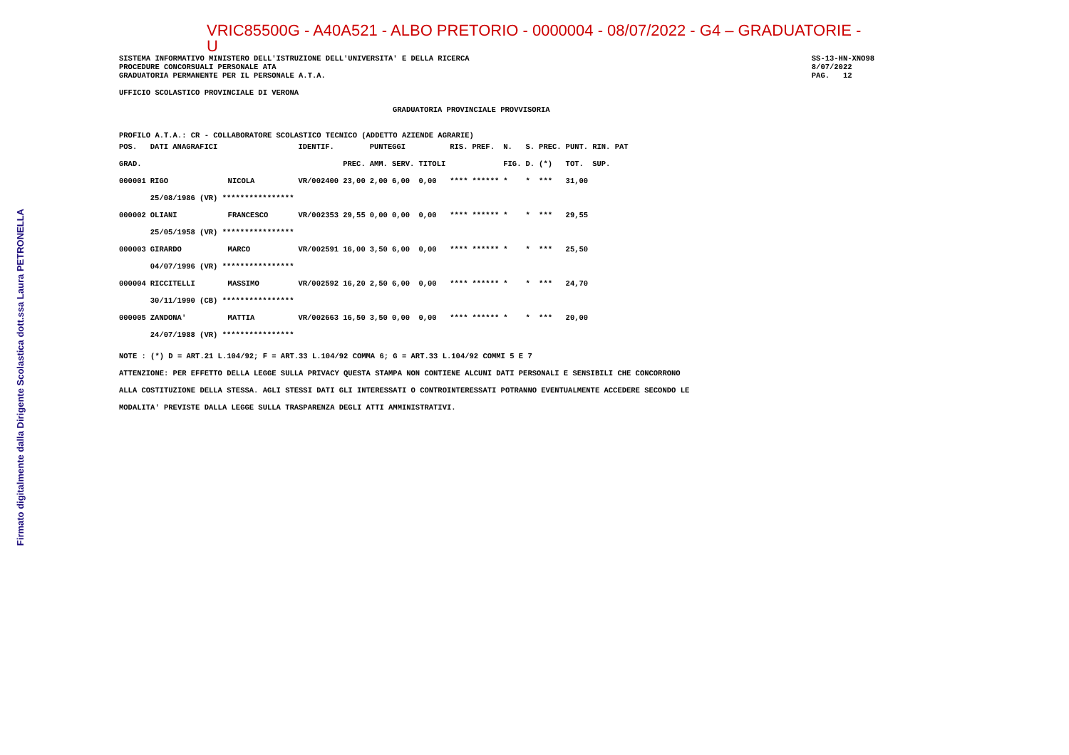Firmato digitalmente dalla Dirigente Scolastica dott.ssa Laura PETRONELLA
VRIC85500G - A40A521 - ALBO PRETORIO - 0000004 - 08/07/2022 - G4 – GRADUATORIE - U
SISTEMA INFORMATIVO MINISTERO DELL'ISTRUZIONE DELL'UNIVERSITA' E DELLA RICERCA
PROCEDURE CONCORSUALI PERSONALE ATA
GRADUATORIA PERMANENTE PER IL PERSONALE A.T.A.
SS-13-HN-XNO98
8/07/2022
PAG.   12
UFFICIO SCOLASTICO PROVINCIALE DI VERONA
GRADUATORIA PROVINCIALE PROVVISORIA
PROFILO A.T.A.: CR - COLLABORATORE SCOLASTICO TECNICO (ADDETTO AZIENDE AGRARIE)
| POS. | DATI ANAGRAFICI | | IDENTIF. | | PUNTEGGI | | | RIS. | PREF. | N. | S. | PREC. | PUNT. | RIN. PAT |
| --- | --- | --- | --- | --- | --- | --- | --- | --- | --- | --- | --- | --- | --- | --- |
| GRAD. | | | | PREC. | AMM. | SERV. | TITOLI | | | FIG. | D. | (*) | TOT. | SUP. |
| 000001 | RIGO | NICOLA | VR/002400 | 23,00 | 2,00 | 6,00 | 0,00 | **** | ****** | * | * | *** | 31,00 | |
| | 25/08/1986 (VR) **************** | | | | | | | | | | | | | |
| 000002 | OLIANI | FRANCESCO | VR/002353 | 29,55 | 0,00 | 0,00 | 0,00 | **** | ****** | * | * | *** | 29,55 | |
| | 25/05/1958 (VR) **************** | | | | | | | | | | | | | |
| 000003 | GIRARDO | MARCO | VR/002591 | 16,00 | 3,50 | 6,00 | 0,00 | **** | ****** | * | * | *** | 25,50 | |
| | 04/07/1996 (VR) **************** | | | | | | | | | | | | | |
| 000004 | RICCITELLI | MASSIMO | VR/002592 | 16,20 | 2,50 | 6,00 | 0,00 | **** | ****** | * | * | *** | 24,70 | |
| | 30/11/1990 (CB) **************** | | | | | | | | | | | | | |
| 000005 | ZANDONA' | MATTIA | VR/002663 | 16,50 | 3,50 | 0,00 | 0,00 | **** | ****** | * | * | *** | 20,00 | |
| | 24/07/1988 (VR) **************** | | | | | | | | | | | | | |
NOTE : (*) D = ART.21 L.104/92; F = ART.33 L.104/92 COMMA 6; G = ART.33 L.104/92 COMMI 5 E 7
ATTENZIONE: PER EFFETTO DELLA LEGGE SULLA PRIVACY QUESTA STAMPA NON CONTIENE ALCUNI DATI PERSONALI E SENSIBILI CHE CONCORRONO
ALLA COSTITUZIONE DELLA STESSA. AGLI STESSI DATI GLI INTERESSATI O CONTROINTERESSATI POTRANNO EVENTUALMENTE ACCEDERE SECONDO LE
MODALITA' PREVISTE DALLA LEGGE SULLA TRASPARENZA DEGLI ATTI AMMINISTRATIVI.